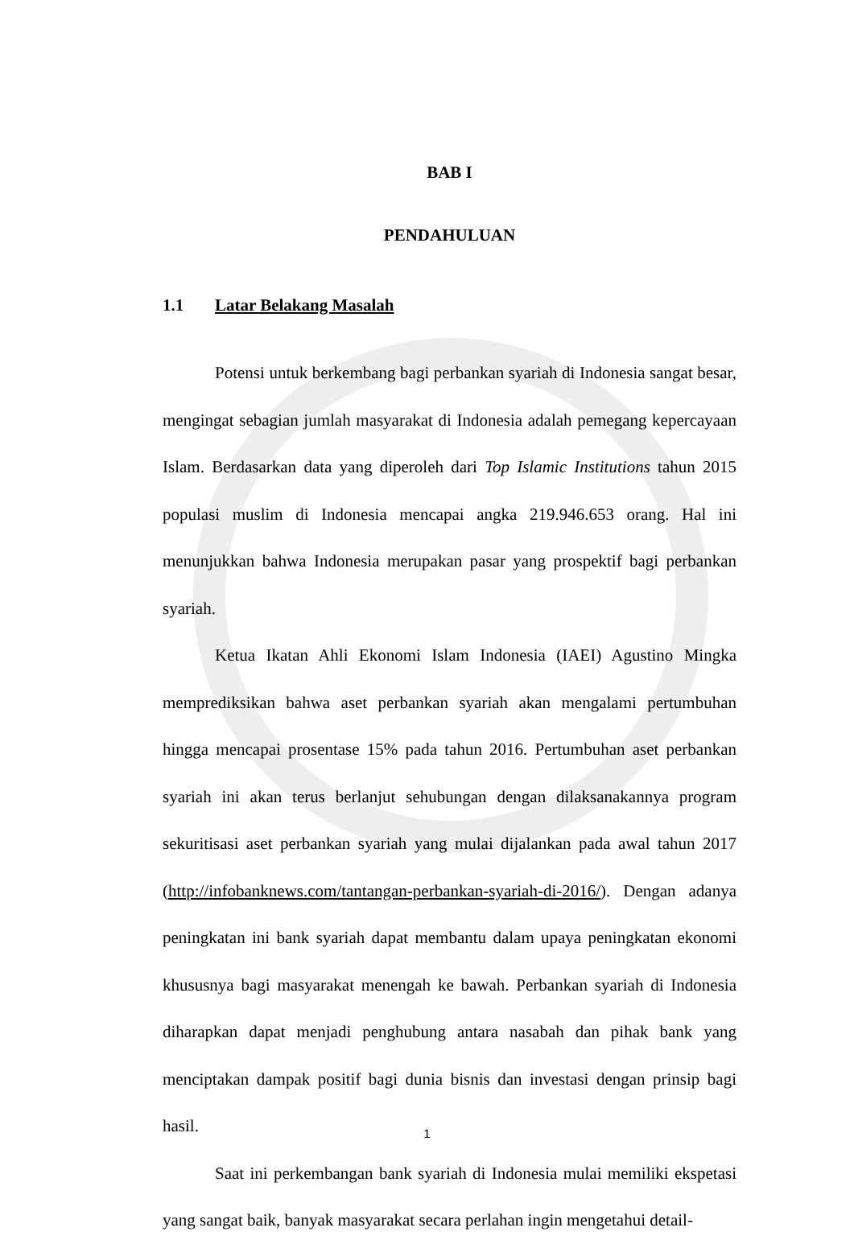BAB I
PENDAHULUAN
1.1 Latar Belakang Masalah
Potensi untuk berkembang bagi perbankan syariah di Indonesia sangat besar, mengingat sebagian jumlah masyarakat di Indonesia adalah pemegang kepercayaan Islam. Berdasarkan data yang diperoleh dari Top Islamic Institutions tahun 2015 populasi muslim di Indonesia mencapai angka 219.946.653 orang. Hal ini menunjukkan bahwa Indonesia merupakan pasar yang prospektif bagi perbankan syariah.
Ketua Ikatan Ahli Ekonomi Islam Indonesia (IAEI) Agustino Mingka memprediksikan bahwa aset perbankan syariah akan mengalami pertumbuhan hingga mencapai prosentase 15% pada tahun 2016. Pertumbuhan aset perbankan syariah ini akan terus berlanjut sehubungan dengan dilaksanakannya program sekuritisasi aset perbankan syariah yang mulai dijalankan pada awal tahun 2017 (http://infobanknews.com/tantangan-perbankan-syariah-di-2016/). Dengan adanya peningkatan ini bank syariah dapat membantu dalam upaya peningkatan ekonomi khususnya bagi masyarakat menengah ke bawah. Perbankan syariah di Indonesia diharapkan dapat menjadi penghubung antara nasabah dan pihak bank yang menciptakan dampak positif bagi dunia bisnis dan investasi dengan prinsip bagi hasil.
Saat ini perkembangan bank syariah di Indonesia mulai memiliki ekspetasi yang sangat baik, banyak masyarakat secara perlahan ingin mengetahui detail-
1